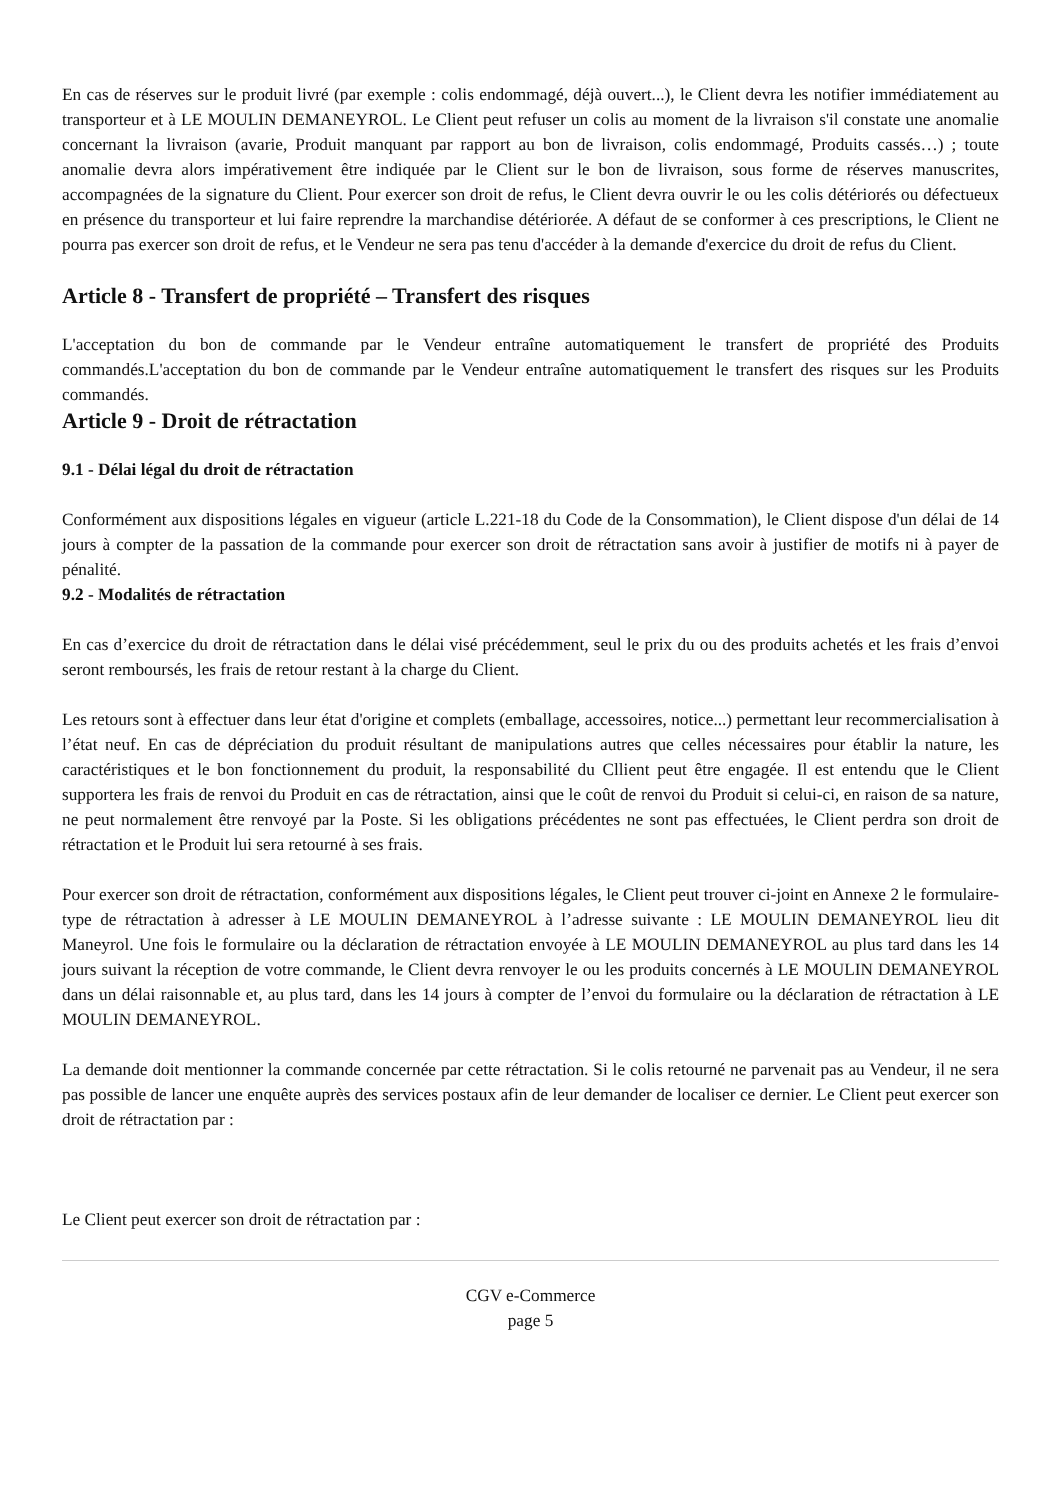En cas de réserves sur le produit livré (par exemple : colis endommagé, déjà ouvert...), le Client devra les notifier immédiatement au transporteur et à LE MOULIN DEMANEYROL. Le Client peut refuser un colis au moment de la livraison s'il constate une anomalie concernant la livraison (avarie, Produit manquant par rapport au bon de livraison, colis endommagé, Produits cassés…) ; toute anomalie devra alors impérativement être indiquée par le Client sur le bon de livraison, sous forme de réserves manuscrites, accompagnées de la signature du Client. Pour exercer son droit de refus, le Client devra ouvrir le ou les colis détériorés ou défectueux en présence du transporteur et lui faire reprendre la marchandise détériorée. A défaut de se conformer à ces prescriptions, le Client ne pourra pas exercer son droit de refus, et le Vendeur ne sera pas tenu d'accéder à la demande d'exercice du droit de refus du Client.
Article 8 - Transfert de propriété – Transfert des risques
L'acceptation du bon de commande par le Vendeur entraîne automatiquement le transfert de propriété des Produits commandés.L'acceptation du bon de commande par le Vendeur entraîne automatiquement le transfert des risques sur les Produits commandés.
Article 9 - Droit de rétractation
9.1 - Délai légal du droit de rétractation
Conformément aux dispositions légales en vigueur (article L.221-18 du Code de la Consommation), le Client dispose d'un délai de 14 jours à compter de la passation de la commande pour exercer son droit de rétractation sans avoir à justifier de motifs ni à payer de pénalité.
9.2 - Modalités de rétractation
En cas d’exercice du droit de rétractation dans le délai visé précédemment, seul le prix du ou des produits achetés et les frais d’envoi seront remboursés, les frais de retour restant à la charge du Client.
Les retours sont à effectuer dans leur état d'origine et complets (emballage, accessoires, notice...) permettant leur recommercialisation à l’état neuf. En cas de dépréciation du produit résultant de manipulations autres que celles nécessaires pour établir la nature, les caractéristiques et le bon fonctionnement du produit, la responsabilité du Cllient peut être engagée. Il est entendu que le Client supportera les frais de renvoi du Produit en cas de rétractation, ainsi que le coût de renvoi du Produit si celui-ci, en raison de sa nature, ne peut normalement être renvoyé par la Poste. Si les obligations précédentes ne sont pas effectuées, le Client perdra son droit de rétractation et le Produit lui sera retourné à ses frais.
Pour exercer son droit de rétractation, conformément aux dispositions légales, le Client peut trouver ci-joint en Annexe 2 le formulaire-type de rétractation à adresser à LE MOULIN DEMANEYROL à l’adresse suivante : LE MOULIN DEMANEYROL lieu dit Maneyrol. Une fois le formulaire ou la déclaration de rétractation envoyée à LE MOULIN DEMANEYROL au plus tard dans les 14 jours suivant la réception de votre commande, le Client devra renvoyer le ou les produits concernés à LE MOULIN DEMANEYROL dans un délai raisonnable et, au plus tard, dans les 14 jours à compter de l’envoi du formulaire ou la déclaration de rétractation à LE MOULIN DEMANEYROL.
La demande doit mentionner la commande concernée par cette rétractation. Si le colis retourné ne parvenait pas au Vendeur, il ne sera pas possible de lancer une enquête auprès des services postaux afin de leur demander de localiser ce dernier. Le Client peut exercer son droit de rétractation par :
Le Client peut exercer son droit de rétractation par :
CGV e-Commerce
page 5